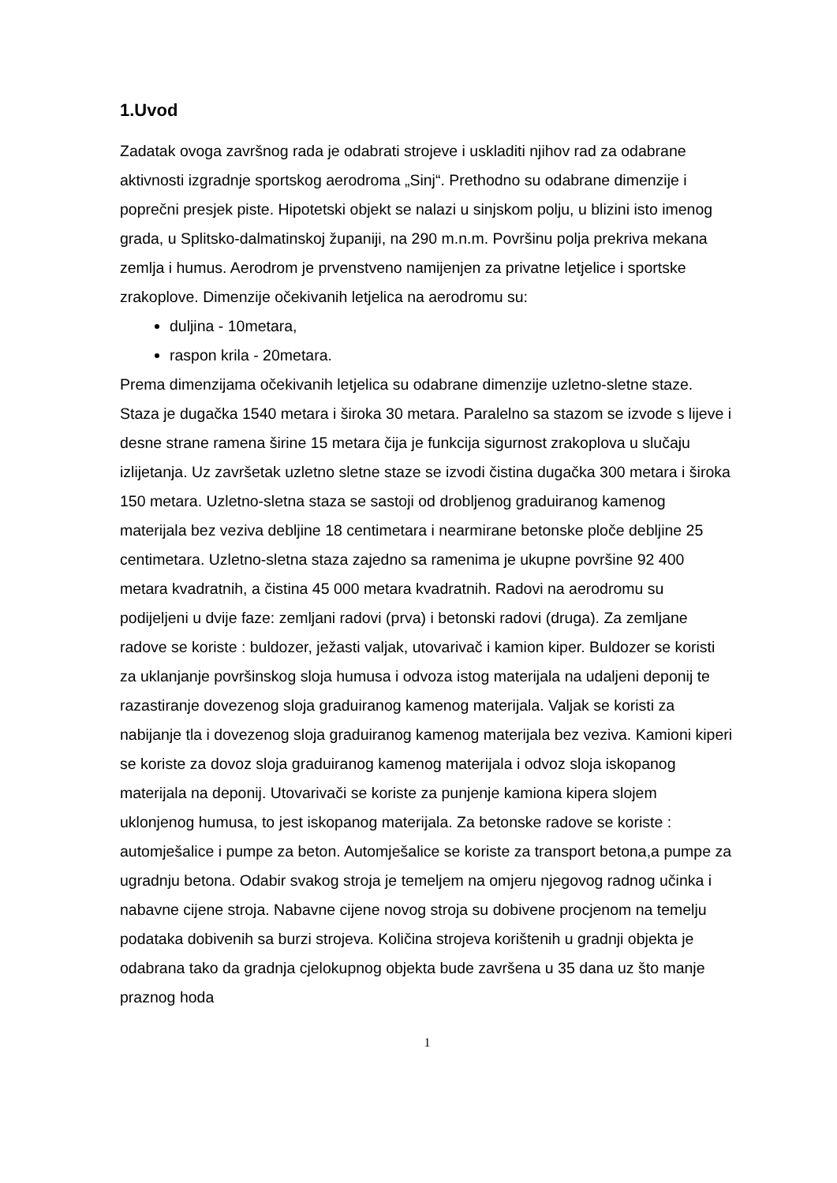1.Uvod
Zadatak ovoga završnog rada je odabrati strojeve i uskladiti njihov rad za odabrane aktivnosti izgradnje sportskog aerodroma „Sinj“. Prethodno su odabrane dimenzije i poprečni presjek piste. Hipotetski objekt se nalazi u sinjskom polju, u blizini isto imenog grada, u Splitsko-dalmatinskoj županiji, na 290 m.n.m. Površinu polja prekriva mekana zemlja i humus. Aerodrom je prvenstveno namijenjen za privatne letjelice i sportske zrakoplove. Dimenzije očekivanih letjelica na aerodromu su:
duljina - 10metara,
raspon krila - 20metara.
Prema dimenzijama očekivanih letjelica su odabrane dimenzije uzletno-sletne staze. Staza je dugačka 1540 metara i široka 30 metara. Paralelno sa stazom se izvode s lijeve i desne strane ramena širine 15 metara čija je funkcija sigurnost zrakoplova u slučaju izlijetanja. Uz završetak uzletno sletne staze se izvodi čistina dugačka 300 metara i široka 150 metara. Uzletno-sletna staza se sastoji od drobljenog graduiranog kamenog materijala bez veziva debljine 18 centimetara i nearmirane betonske ploče debljine 25 centimetara. Uzletno-sletna staza zajedno sa ramenima je ukupne površine 92 400 metara kvadratnih, a čistina 45 000 metara kvadratnih. Radovi na aerodromu su podijeljeni u dvije faze: zemljani radovi (prva) i betonski radovi (druga). Za zemljane radove se koriste : buldozer, ježasti valjak, utovarivač i kamion kiper. Buldozer se koristi za uklanjanje površinskog sloja humusa i odvoza istog materijala na udaljeni deponij te razastiranje dovezenog sloja graduiranog kamenog materijala. Valjak se koristi za nabijanje tla i dovezenog sloja graduiranog kamenog materijala bez veziva. Kamioni kiperi se koriste za dovoz sloja graduiranog kamenog materijala i odvoz sloja iskopanog materijala na deponij. Utovarivači se koriste za punjenje kamiona kipera slojem uklonjenog humusa, to jest iskopanog materijala. Za betonske radove se koriste : automješalice i pumpe za beton. Automješalice se koriste za transport betona,a pumpe za ugradnju betona. Odabir svakog stroja je temeljem na omjeru njegovog radnog učinka i nabavne cijene stroja. Nabavne cijene novog stroja su dobivene procjenom na temelju podataka dobivenih sa burzi strojeva. Količina strojeva korištenih u gradnji objekta je odabrana tako da gradnja cjelokupnog objekta bude završena u 35 dana uz što manje praznog hoda
1